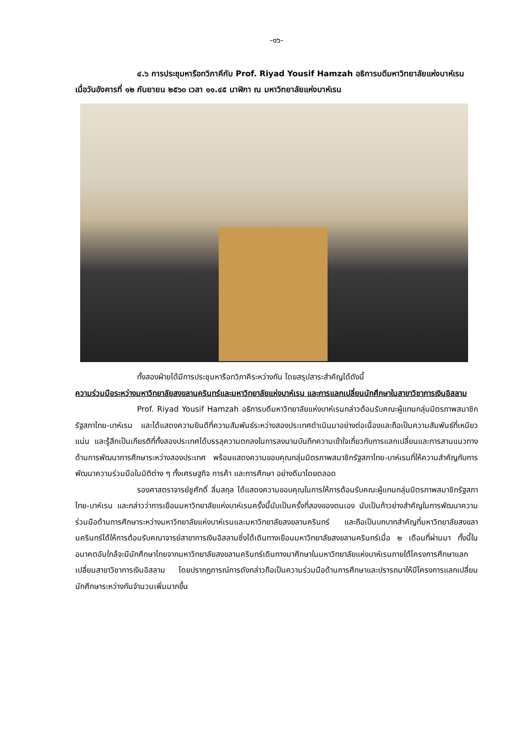-๑๖-
๔.๖ การประชุมหารือทวิภาคีกับ Prof. Riyad Yousif Hamzah อธิการบดีมหาวิทยาลัยแห่งบาห์เรน เมื่อวันอังคารที่ ๑๒ กันยายน ๒๕๖๐ เวลา ๑๑.๔๕ นาฬิกา ณ มหาวิทยาลัยแห่งบาห์เรน
ทั้งสองฝ่ายได้มีการประชุมหารือทวิภาคีระหว่างกัน โดยสรุปสาระสำคัญได้ดังนี้
ความร่วมมือระหว่างมหาวิทยาลัยสงขลานครินทร์และมหาวิทยาลัยแห่งบาห์เรน และการแลกเปลี่ยนนักศึกษาในสาขาวิชาการเงินอิสลาม
Prof. Riyad Yousif Hamzah อธิการบดีมหาวิทยาลัยแห่งบาห์เรนกล่าวต้อนรับคณะผู้แทนกลุ่มมิตรภาพสมาชิกรัฐสภาไทย-บาห์เรน และได้แสดงความยินดีที่ความสัมพันธ์ระหว่างสองประเทศดำเนินมาอย่างต่อเนื่องและถือเป็นความสัมพันธ์ที่เหนียวแน่น และรู้สึกเป็นเกียรติที่ทั้งสองประเทศได้บรรลุความตกลงในการลงนามบันทึกความเข้าใจเกี่ยวกับการแลกเปลี่ยนและการสานแนวทางด้านการพัฒนาการศึกษาระหว่างสองประเทศ พร้อมแสดงความขอบคุณกลุ่มมิตรภาพสมาชิกรัฐสภาไทย-บาห์เรนที่ให้ความสำคัญกับการพัฒนาความร่วมมือในมิติต่าง ๆ ทั้งเศรษฐกิจ การค้า และการศึกษา อย่างดีมาโดยตลอด
รองศาสตราจารย์ชูศักดิ์ ลิ่มสกุล ได้แสดงความขอบคุณในการให้การต้อนรับคณะผู้แทนกลุ่มมิตรภาพสมาชิกรัฐสภาไทย-บาห์เรน และกล่าวว่าการเยือนมหาวิทยาลัยแห่งบาห์เรนครั้งนี้นับเป็นครั้งที่สองของตนเอง นับเป็นก้าวย่างสำคัญในการพัฒนาความร่วมมือด้านการศึกษาระหว่างมหาวิทยาลัยแห่งบาห์เรนและมหาวิทยาลัยสงขลานครินทร์ และถือเป็นบทบาทสำคัญที่มหาวิทยาลัยสงขลานครินทร์ได้ให้การต้อนรับคณาจารย์สาขาการเงินอิสลามซึ่งได้เดินทางเยือนมหาวิทยาลัยสงขลานครินทร์เมื่อ ๒ เดือนที่ผ่านมา ทั้งนี้ในอนาคตอันใกล้จะมีนักศึกษาไทยจากมหาวิทยาลัยสงขลานครินทร์เดินทางมาศึกษาในมหาวิทยาลัยแห่งบาห์เรนภายใต้โครงการศึกษาแลกเปลี่ยนสาขาวิชาการเงินอิสลาม โดยปรากฏการณ์การดังกล่าวถือเป็นความร่วมมือด้านการศึกษาและปรารถนาให้มีโครงการแลกเปลี่ยนนักศึกษาระหว่างกันจำนวนเพิ่มมากขึ้น